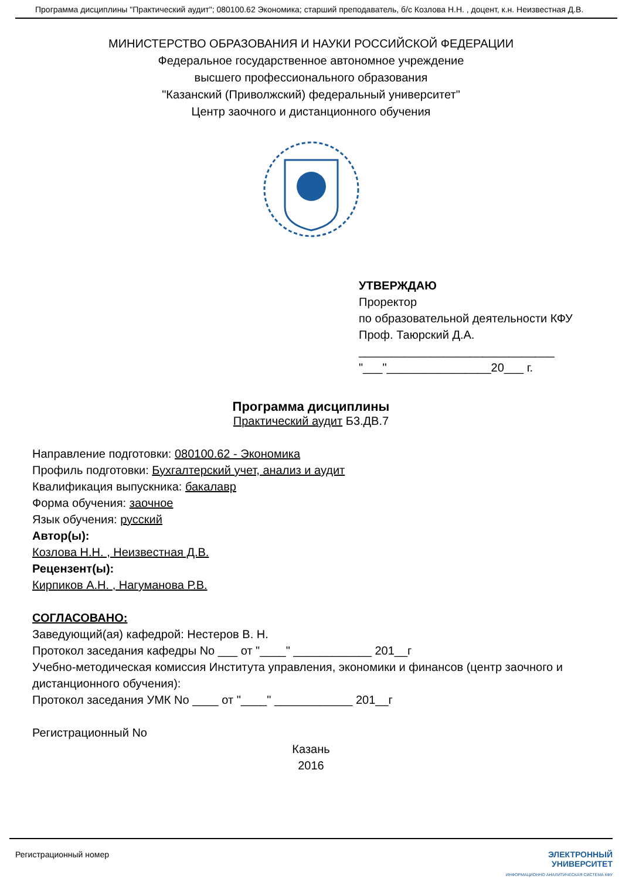Программа дисциплины "Практический аудит"; 080100.62 Экономика; старший преподаватель, б/с Козлова Н.Н. , доцент, к.н. Неизвестная Д.В.
МИНИСТЕРСТВО ОБРАЗОВАНИЯ И НАУКИ РОССИЙСКОЙ ФЕДЕРАЦИИ
Федеральное государственное автономное учреждение
высшего профессионального образования
"Казанский (Приволжский) федеральный университет"
Центр заочного и дистанционного обучения
УТВЕРЖДАЮ
Проректор
по образовательной деятельности КФУ
Проф. Таюрский Д.А.
______________________________
"___"________________20___ г.
Программа дисциплины
Практический аудит Б3.ДВ.7
Направление подготовки: 080100.62 - Экономика
Профиль подготовки: Бухгалтерский учет, анализ и аудит
Квалификация выпускника: бакалавр
Форма обучения: заочное
Язык обучения: русский
Автор(ы):
Козлова Н.Н. , Неизвестная Д.В.
Рецензент(ы):
Кирпиков А.Н. , Нагуманова Р.В.
СОГЛАСОВАНО:
Заведующий(ая) кафедрой: Нестеров В. Н.
Протокол заседания кафедры No ___ от "____" ____________ 201__г
Учебно-методическая комиссия Института управления, экономики и финансов (центр заочного и дистанционного обучения):
Протокол заседания УМК No ____ от "____" ____________ 201__г
Регистрационный No
Казань
2016
Регистрационный номер ЭЛЕКТРОННЫЙ
УНИВЕРСИТЕТ
ИНФОРМАЦИОННО АНАЛИТИЧЕСКАЯ СИСТЕМА КФУ